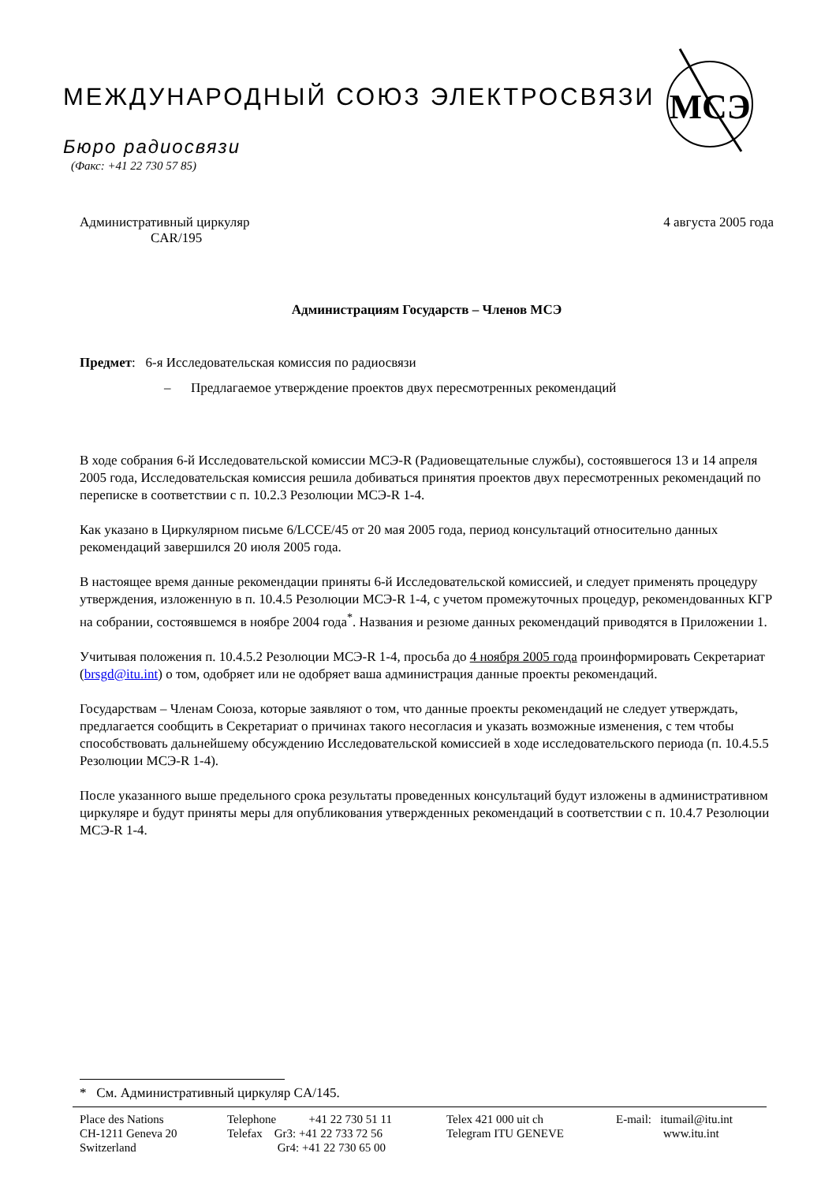МЕЖДУНАРОДНЫЙ СОЮЗ ЭЛЕКТРОСВЯЗИ
Бюро радиосвязи
(Факс: +41 22 730 57 85)
МСЭ
Административный циркуляр
CAR/195
4 августа 2005 года
Администрациям Государств – Членов МСЭ
Предмет: 6-я Исследовательская комиссия по радиосвязи
– Предлагаемое утверждение проектов двух пересмотренных рекомендаций
В ходе собрания 6-й Исследовательской комиссии МСЭ-R (Радиовещательные службы), состоявшегося 13 и 14 апреля 2005 года, Исследовательская комиссия решила добиваться принятия проектов двух пересмотренных рекомендаций по переписке в соответствии с п. 10.2.3 Резолюции МСЭ-R 1-4.
Как указано в Циркулярном письме 6/LCCE/45 от 20 мая 2005 года, период консультаций относительно данных рекомендаций завершился 20 июля 2005 года.
В настоящее время данные рекомендации приняты 6-й Исследовательской комиссией, и следует применять процедуру утверждения, изложенную в п. 10.4.5 Резолюции МСЭ-R 1-4, с учетом промежуточных процедур, рекомендованных КГР на собрании, состоявшемся в ноябре 2004 года<sup>*</sup>. Названия и резюме данных рекомендаций приводятся в Приложении 1.
Учитывая положения п. 10.4.5.2 Резолюции МСЭ-R 1-4, просьба до 4 ноября 2005 года проинформировать Секретариат (brsgd@itu.int) о том, одобряет или не одобряет ваша администрация данные проекты рекомендаций.
Государствам – Членам Союза, которые заявляют о том, что данные проекты рекомендаций не следует утверждать, предлагается сообщить в Секретариат о причинах такого несогласия и указать возможные изменения, с тем чтобы способствовать дальнейшему обсуждению Исследовательской комиссией в ходе исследовательского периода (п. 10.4.5.5 Резолюции МСЭ-R 1-4).
После указанного выше предельного срока результаты проведенных консультаций будут изложены в административном циркуляре и будут приняты меры для опубликования утвержденных рекомендаций в соответствии с п. 10.4.7 Резолюции МСЭ-R 1-4.
* См. Административный циркуляр CA/145.
Place des Nations
CH-1211 Geneva 20
Switzerland
Telephone +41 22 730 51 11
Telefax Gr3: +41 22 733 72 56
Gr4: +41 22 730 65 00
Telex 421 000 uit ch
Telegram ITU GENEVE
E-mail: itumail@itu.int
www.itu.int